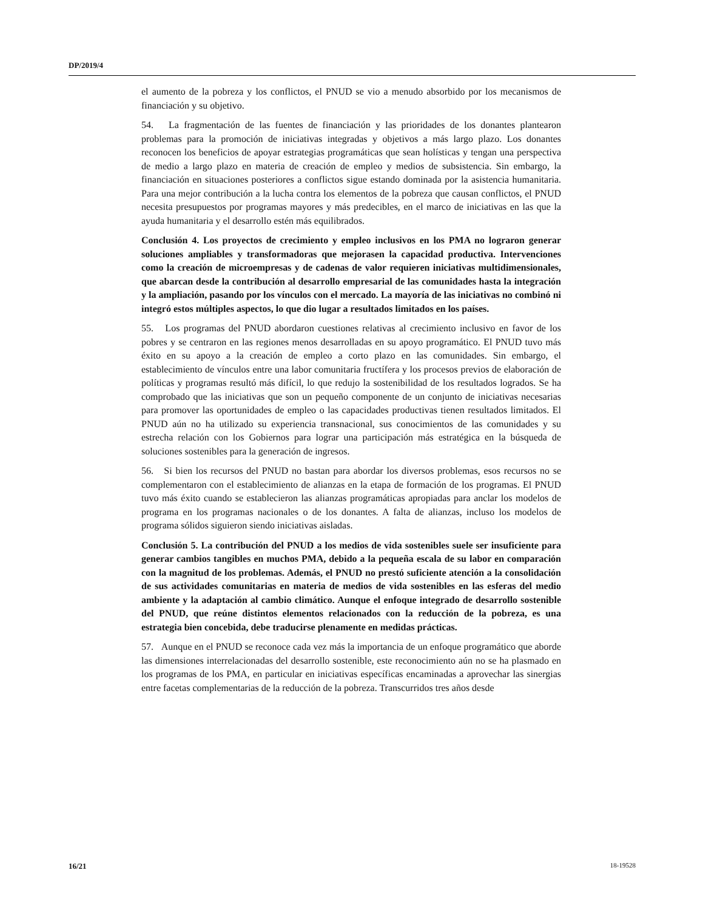DP/2019/4
el aumento de la pobreza y los conflictos, el PNUD se vio a menudo absorbido por los mecanismos de financiación y su objetivo.
54. La fragmentación de las fuentes de financiación y las prioridades de los donantes plantearon problemas para la promoción de iniciativas integradas y objetivos a más largo plazo. Los donantes reconocen los beneficios de apoyar estrategias programáticas que sean holísticas y tengan una perspectiva de medio a largo plazo en materia de creación de empleo y medios de subsistencia. Sin embargo, la financiación en situaciones posteriores a conflictos sigue estando dominada por la asistencia humanitaria. Para una mejor contribución a la lucha contra los elementos de la pobreza que causan conflictos, el PNUD necesita presupuestos por programas mayores y más predecibles, en el marco de iniciativas en las que la ayuda humanitaria y el desarrollo estén más equilibrados.
Conclusión 4. Los proyectos de crecimiento y empleo inclusivos en los PMA no lograron generar soluciones ampliables y transformadoras que mejorasen la capacidad productiva. Intervenciones como la creación de microempresas y de cadenas de valor requieren iniciativas multidimensionales, que abarcan desde la contribución al desarrollo empresarial de las comunidades hasta la integración y la ampliación, pasando por los vínculos con el mercado. La mayoría de las iniciativas no combinó ni integró estos múltiples aspectos, lo que dio lugar a resultados limitados en los países.
55. Los programas del PNUD abordaron cuestiones relativas al crecimiento inclusivo en favor de los pobres y se centraron en las regiones menos desarrolladas en su apoyo programático. El PNUD tuvo más éxito en su apoyo a la creación de empleo a corto plazo en las comunidades. Sin embargo, el establecimiento de vínculos entre una labor comunitaria fructífera y los procesos previos de elaboración de políticas y programas resultó más difícil, lo que redujo la sostenibilidad de los resultados logrados. Se ha comprobado que las iniciativas que son un pequeño componente de un conjunto de iniciativas necesarias para promover las oportunidades de empleo o las capacidades productivas tienen resultados limitados. El PNUD aún no ha utilizado su experiencia transnacional, sus conocimientos de las comunidades y su estrecha relación con los Gobiernos para lograr una participación más estratégica en la búsqueda de soluciones sostenibles para la generación de ingresos.
56. Si bien los recursos del PNUD no bastan para abordar los diversos problemas, esos recursos no se complementaron con el establecimiento de alianzas en la etapa de formación de los programas. El PNUD tuvo más éxito cuando se establecieron las alianzas programáticas apropiadas para anclar los modelos de programa en los programas nacionales o de los donantes. A falta de alianzas, incluso los modelos de programa sólidos siguieron siendo iniciativas aisladas.
Conclusión 5. La contribución del PNUD a los medios de vida sostenibles suele ser insuficiente para generar cambios tangibles en muchos PMA, debido a la pequeña escala de su labor en comparación con la magnitud de los problemas. Además, el PNUD no prestó suficiente atención a la consolidación de sus actividades comunitarias en materia de medios de vida sostenibles en las esferas del medio ambiente y la adaptación al cambio climático. Aunque el enfoque integrado de desarrollo sostenible del PNUD, que reúne distintos elementos relacionados con la reducción de la pobreza, es una estrategia bien concebida, debe traducirse plenamente en medidas prácticas.
57. Aunque en el PNUD se reconoce cada vez más la importancia de un enfoque programático que aborde las dimensiones interrelacionadas del desarrollo sostenible, este reconocimiento aún no se ha plasmado en los programas de los PMA, en particular en iniciativas específicas encaminadas a aprovechar las sinergias entre facetas complementarias de la reducción de la pobreza. Transcurridos tres años desde
16/21 18-19528